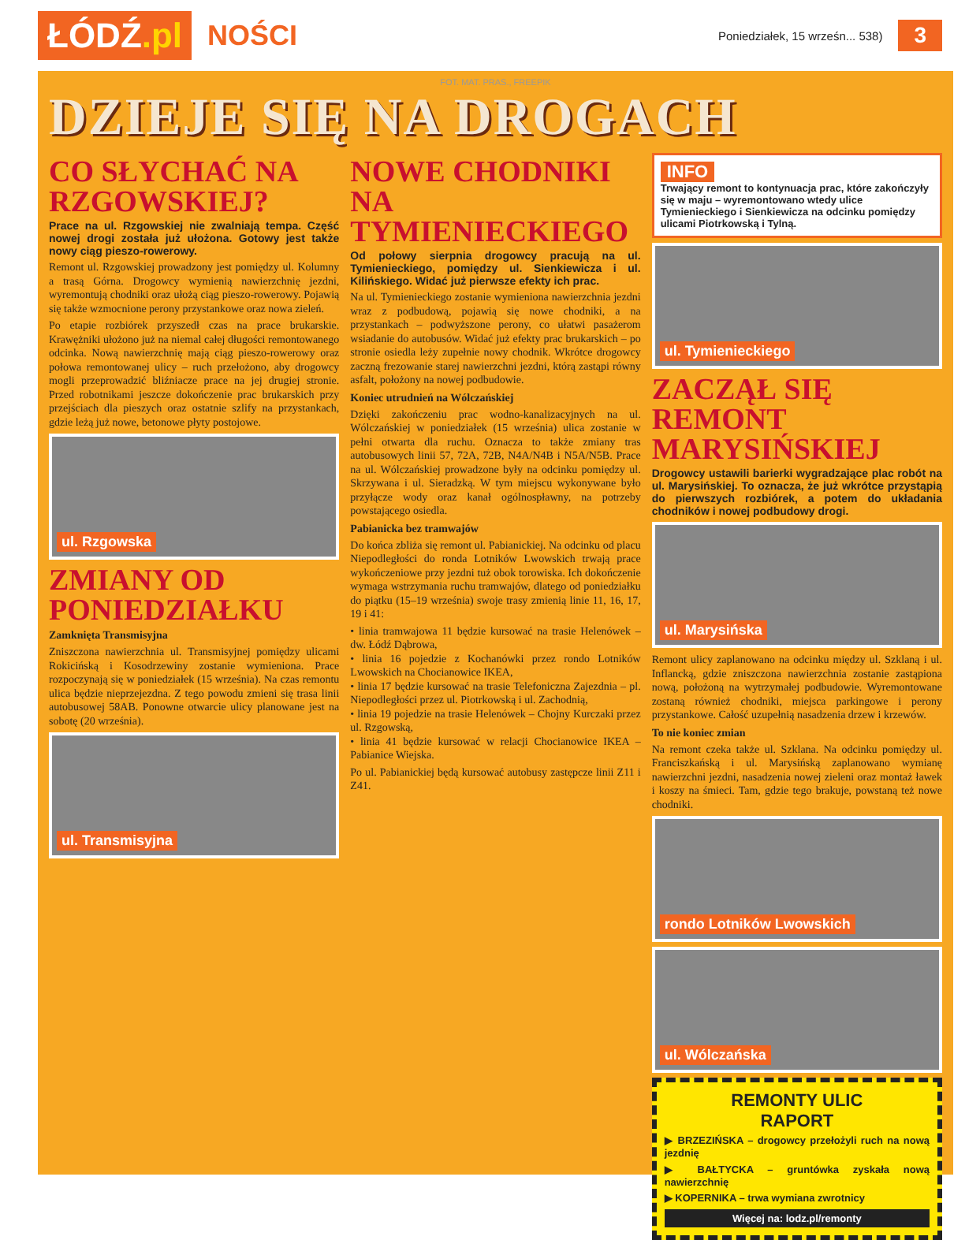ŁÓDŹ.pl
NOŚCI
Poniedziałek, 15 wrześn... 538)
3
FOT. MAT. PRAS., FREEPIK
DZIEJE SIĘ NA DROGACH
CO SŁYCHAĆ NA RZGOWSKIEJ?
Prace na ul. Rzgowskiej nie zwalniają tempa. Część nowej drogi została już ułożona. Gotowy jest także nowy ciąg pieszo-rowerowy.
Remont ul. Rzgowskiej prowadzony jest pomiędzy ul. Kolumny a trasą Górna. Drogowcy wymienią nawierzchnię jezdni, wyremontują chodniki oraz ułożą ciąg pieszo-rowerowy. Pojawią się także wzmocnione perony przystankowe oraz nowa zieleń.
Po etapie rozbiórek przyszedł czas na prace brukarskie. Krawężniki ułożono już na niemal całej długości remontowanego odcinka. Nową nawierzchnię mają ciąg pieszo-rowerowy oraz połowa remontowanej ulicy – ruch przełożono, aby drogowcy mogli przeprowadzić bliźniacze prace na jej drugiej stronie. Przed robotnikami jeszcze dokończenie prac brukarskich przy przejściach dla pieszych oraz ostatnie szlify na przystankach, gdzie leżą już nowe, betonowe płyty postojowe.
ul. Rzgowska
ZMIANY OD PONIEDZIAŁKU
Zamknięta Transmisyjna
Zniszczona nawierzchnia ul. Transmisyjnej pomiędzy ulicami Rokicińską i Kosodrzewiny zostanie wymieniona. Prace rozpoczynają się w poniedziałek (15 września). Na czas remontu ulica będzie nieprzejezdna. Z tego powodu zmieni się trasa linii autobusowej 58AB. Ponowne otwarcie ulicy planowane jest na sobotę (20 września).
ul. Transmisyjna
NOWE CHODNIKI NA TYMIENIECKIEGO
Od połowy sierpnia drogowcy pracują na ul. Tymienieckiego, pomiędzy ul. Sienkiewicza i ul. Kilińskiego. Widać już pierwsze efekty ich prac.
Na ul. Tymienieckiego zostanie wymieniona nawierzchnia jezdni wraz z podbudową, pojawią się nowe chodniki, a na przystankach – podwyższone perony, co ułatwi pasażerom wsiadanie do autobusów. Widać już efekty prac brukarskich – po stronie osiedla leży zupełnie nowy chodnik. Wkrótce drogowcy zaczną frezowanie starej nawierzchni jezdni, którą zastąpi równy asfalt, położony na nowej podbudowie.
Koniec utrudnień na Wólczańskiej
Dzięki zakończeniu prac wodno-kanalizacyjnych na ul. Wólczańskiej w poniedziałek (15 września) ulica zostanie w pełni otwarta dla ruchu. Oznacza to także zmiany tras autobusowych linii 57, 72A, 72B, N4A/N4B i N5A/N5B. Prace na ul. Wólczańskiej prowadzone były na odcinku pomiędzy ul. Skrzywana i ul. Sieradzką. W tym miejscu wykonywane było przyłącze wody oraz kanał ogólnospławny, na potrzeby powstającego osiedla.
Pabianicka bez tramwajów
Do końca zbliża się remont ul. Pabianickiej. Na odcinku od placu Niepodległości do ronda Lotników Lwowskich trwają prace wykończeniowe przy jezdni tuż obok torowiska. Ich dokończenie wymaga wstrzymania ruchu tramwajów, dlatego od poniedziałku do piątku (15–19 września) swoje trasy zmienią linie 11, 16, 17, 19 i 41:
• linia tramwajowa 11 będzie kursować na trasie Helenówek – dw. Łódź Dąbrowa,
• linia 16 pojedzie z Kochanówki przez rondo Lotników Lwowskich na Chocianowice IKEA,
• linia 17 będzie kursować na trasie Telefoniczna Zajezdnia – pl. Niepodległości przez ul. Piotrkowską i ul. Zachodnią,
• linia 19 pojedzie na trasie Helenówek – Chojny Kurczaki przez ul. Rzgowską,
• linia 41 będzie kursować w relacji Chocianowice IKEA – Pabianice Wiejska.
Po ul. Pabianickiej będą kursować autobusy zastępcze linii Z11 i Z41.
INFO
Trwający remont to kontynuacja prac, które zakończyły się w maju – wyremontowano wtedy ulice Tymienieckiego i Sienkiewicza na odcinku pomiędzy ulicami Piotrkowską i Tylną.
ul. Tymienieckiego
ZACZĄŁ SIĘ REMONT MARYSIŃSKIEJ
Drogowcy ustawili barierki wygradzające plac robót na ul. Marysińskiej. To oznacza, że już wkrótce przystąpią do pierwszych rozbiórek, a potem do układania chodników i nowej podbudowy drogi.
ul. Marysińska
Remont ulicy zaplanowano na odcinku między ul. Szklaną i ul. Inflancką, gdzie zniszczona nawierzchnia zostanie zastąpiona nową, położoną na wytrzymałej podbudowie. Wyremontowane zostaną również chodniki, miejsca parkingowe i perony przystankowe. Całość uzupełnią nasadzenia drzew i krzewów.
To nie koniec zmian
Na remont czeka także ul. Szklana. Na odcinku pomiędzy ul. Franciszkańską i ul. Marysińską zaplanowano wymianę nawierzchni jezdni, nasadzenia nowej zieleni oraz montaż ławek i koszy na śmieci. Tam, gdzie tego brakuje, powstaną też nowe chodniki.
rondo Lotników Lwowskich
ul. Wólczańska
REMONTY ULIC
RAPORT
▶ BRZEZIŃSKA – drogowcy przełożyli ruch na nową jezdnię
▶ BAŁTYCKA – gruntówka zyskała nową nawierzchnię
▶ KOPERNIKA – trwa wymiana zwrotnicy
Więcej na: lodz.pl/remonty